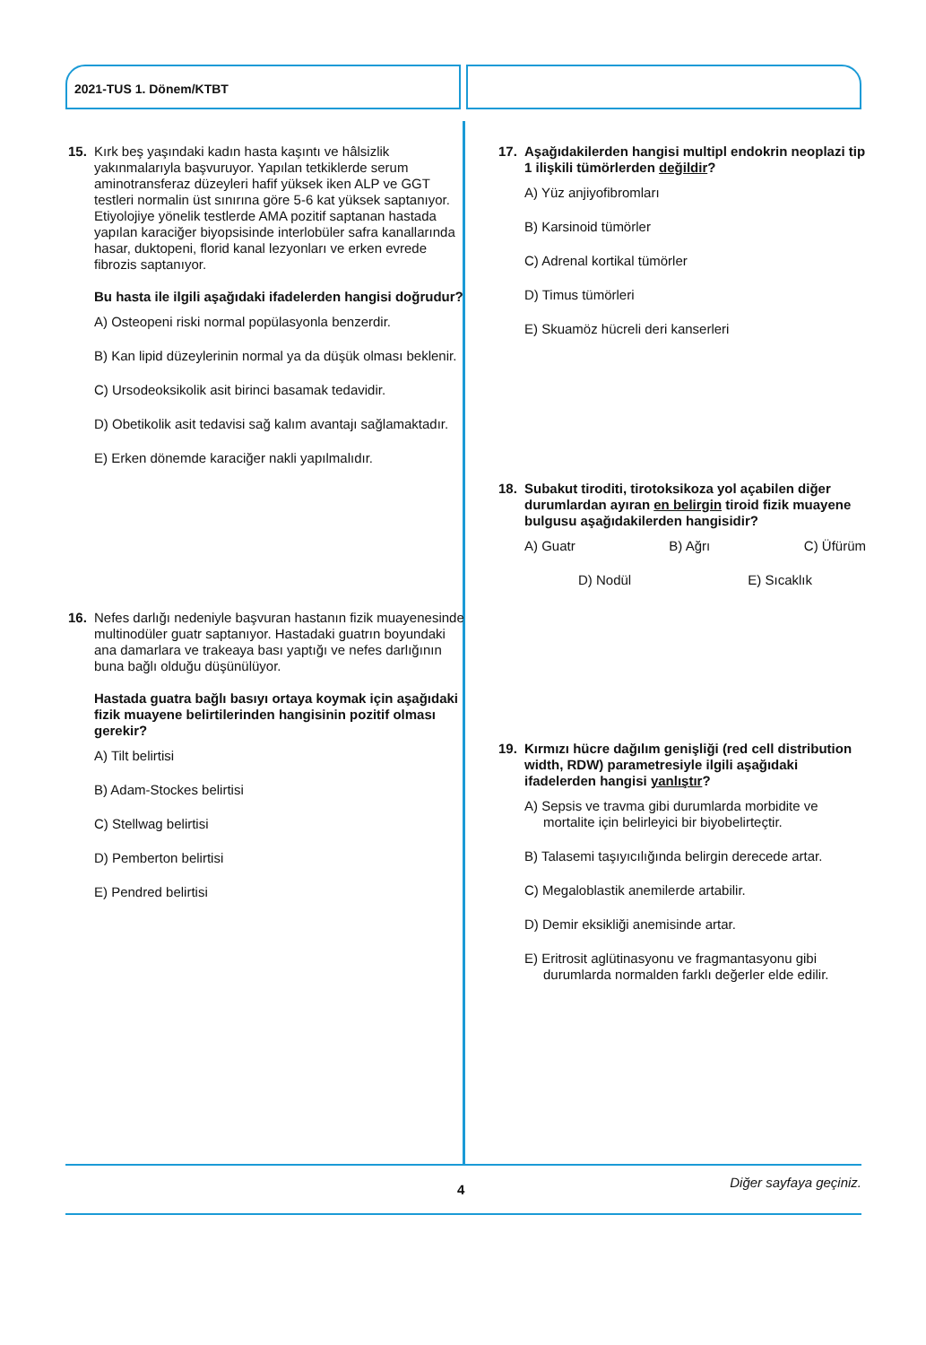2021-TUS 1. Dönem/KTBT
15. Kırk beş yaşındaki kadın hasta kaşıntı ve hâlsizlik yakınmalarıyla başvuruyor. Yapılan tetkiklerde serum aminotransferaz düzeyleri hafif yüksek iken ALP ve GGT testleri normalin üst sınırına göre 5-6 kat yüksek saptanıyor. Etiyolojiye yönelik testlerde AMA pozitif saptanan hastada yapılan karaciğer biyopsisinde interlobüler safra kanallarında hasar, duktopeni, florid kanal lezyonları ve erken evrede fibrozis saptanıyor.
Bu hasta ile ilgili aşağıdaki ifadelerden hangisi doğrudur?
A) Osteopeni riski normal popülasyonla benzerdir.
B) Kan lipid düzeylerinin normal ya da düşük olması beklenir.
C) Ursodeoksikolik asit birinci basamak tedavidir.
D) Obetikolik asit tedavisi sağ kalım avantajı sağlamaktadır.
E) Erken dönemde karaciğer nakli yapılmalıdır.
16. Nefes darlığı nedeniyle başvuran hastanın fizik muayenesinde multinodüler guatr saptanıyor. Hastadaki guatrın boyundaki ana damarlara ve trakeaya bası yaptığı ve nefes darlığının buna bağlı olduğu düşünülüyor.
Hastada guatra bağlı basıyı ortaya koymak için aşağıdaki fizik muayene belirtilerinden hangisinin pozitif olması gerekir?
A) Tilt belirtisi
B) Adam-Stockes belirtisi
C) Stellwag belirtisi
D) Pemberton belirtisi
E) Pendred belirtisi
17. Aşağıdakilerden hangisi multipl endokrin neoplazi tip 1 ilişkili tümörlerden değildir?
A) Yüz anjiyofibromları
B) Karsinoid tümörler
C) Adrenal kortikal tümörler
D) Timus tümörleri
E) Skuamöz hücreli deri kanserleri
18. Subakut tiroditi, tirotoksikoza yol açabilen diğer durumlardan ayıran en belirgin tiroid fizik muayene bulgusu aşağıdakilerden hangisidir?
A) Guatr B) Ağrı C) Üfürüm
D) Nodül E) Sıcaklık
19. Kırmızı hücre dağılım genişliği (red cell distribution width, RDW) parametresiyle ilgili aşağıdaki ifadelerden hangisi yanlıştır?
A) Sepsis ve travma gibi durumlarda morbidite ve mortalite için belirleyici bir biyobelirteçtir.
B) Talasemi taşıyıcılığında belirgin derecede artar.
C) Megaloblastik anemilerde artabilir.
D) Demir eksikliği anemisinde artar.
E) Eritrosit aglütinasyonu ve fragmantasyonu gibi durumlarda normalden farklı değerler elde edilir.
Diğer sayfaya geçiniz. 4